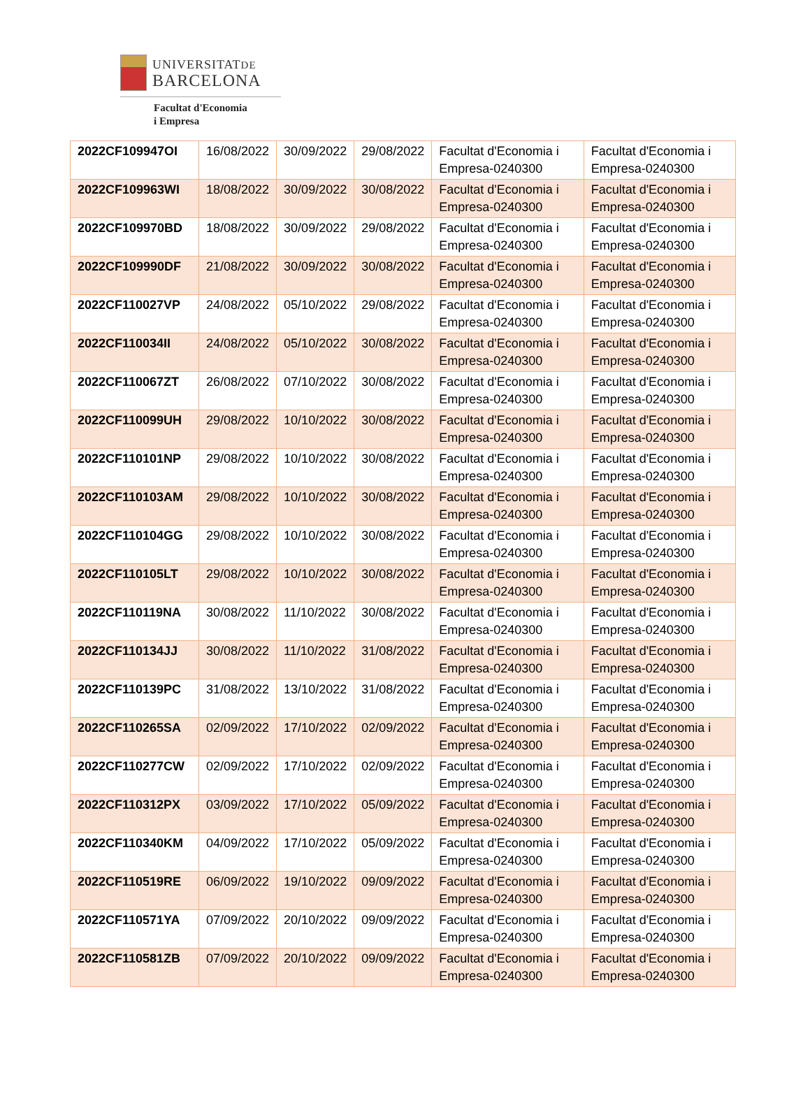UNIVERSITATDE
BARCELONA
Facultat d'Economia
i Empresa
| 2022CF109947OI | 16/08/2022 | 30/09/2022 | 29/08/2022 | Facultat d'Economia i Empresa-0240300 | Facultat d'Economia i Empresa-0240300 |
| 2022CF109963WI | 18/08/2022 | 30/09/2022 | 30/08/2022 | Facultat d'Economia i Empresa-0240300 | Facultat d'Economia i Empresa-0240300 |
| 2022CF109970BD | 18/08/2022 | 30/09/2022 | 29/08/2022 | Facultat d'Economia i Empresa-0240300 | Facultat d'Economia i Empresa-0240300 |
| 2022CF109990DF | 21/08/2022 | 30/09/2022 | 30/08/2022 | Facultat d'Economia i Empresa-0240300 | Facultat d'Economia i Empresa-0240300 |
| 2022CF110027VP | 24/08/2022 | 05/10/2022 | 29/08/2022 | Facultat d'Economia i Empresa-0240300 | Facultat d'Economia i Empresa-0240300 |
| 2022CF110034II | 24/08/2022 | 05/10/2022 | 30/08/2022 | Facultat d'Economia i Empresa-0240300 | Facultat d'Economia i Empresa-0240300 |
| 2022CF110067ZT | 26/08/2022 | 07/10/2022 | 30/08/2022 | Facultat d'Economia i Empresa-0240300 | Facultat d'Economia i Empresa-0240300 |
| 2022CF110099UH | 29/08/2022 | 10/10/2022 | 30/08/2022 | Facultat d'Economia i Empresa-0240300 | Facultat d'Economia i Empresa-0240300 |
| 2022CF110101NP | 29/08/2022 | 10/10/2022 | 30/08/2022 | Facultat d'Economia i Empresa-0240300 | Facultat d'Economia i Empresa-0240300 |
| 2022CF110103AM | 29/08/2022 | 10/10/2022 | 30/08/2022 | Facultat d'Economia i Empresa-0240300 | Facultat d'Economia i Empresa-0240300 |
| 2022CF110104GG | 29/08/2022 | 10/10/2022 | 30/08/2022 | Facultat d'Economia i Empresa-0240300 | Facultat d'Economia i Empresa-0240300 |
| 2022CF110105LT | 29/08/2022 | 10/10/2022 | 30/08/2022 | Facultat d'Economia i Empresa-0240300 | Facultat d'Economia i Empresa-0240300 |
| 2022CF110119NA | 30/08/2022 | 11/10/2022 | 30/08/2022 | Facultat d'Economia i Empresa-0240300 | Facultat d'Economia i Empresa-0240300 |
| 2022CF110134JJ | 30/08/2022 | 11/10/2022 | 31/08/2022 | Facultat d'Economia i Empresa-0240300 | Facultat d'Economia i Empresa-0240300 |
| 2022CF110139PC | 31/08/2022 | 13/10/2022 | 31/08/2022 | Facultat d'Economia i Empresa-0240300 | Facultat d'Economia i Empresa-0240300 |
| 2022CF110265SA | 02/09/2022 | 17/10/2022 | 02/09/2022 | Facultat d'Economia i Empresa-0240300 | Facultat d'Economia i Empresa-0240300 |
| 2022CF110277CW | 02/09/2022 | 17/10/2022 | 02/09/2022 | Facultat d'Economia i Empresa-0240300 | Facultat d'Economia i Empresa-0240300 |
| 2022CF110312PX | 03/09/2022 | 17/10/2022 | 05/09/2022 | Facultat d'Economia i Empresa-0240300 | Facultat d'Economia i Empresa-0240300 |
| 2022CF110340KM | 04/09/2022 | 17/10/2022 | 05/09/2022 | Facultat d'Economia i Empresa-0240300 | Facultat d'Economia i Empresa-0240300 |
| 2022CF110519RE | 06/09/2022 | 19/10/2022 | 09/09/2022 | Facultat d'Economia i Empresa-0240300 | Facultat d'Economia i Empresa-0240300 |
| 2022CF110571YA | 07/09/2022 | 20/10/2022 | 09/09/2022 | Facultat d'Economia i Empresa-0240300 | Facultat d'Economia i Empresa-0240300 |
| 2022CF110581ZB | 07/09/2022 | 20/10/2022 | 09/09/2022 | Facultat d'Economia i Empresa-0240300 | Facultat d'Economia i Empresa-0240300 |